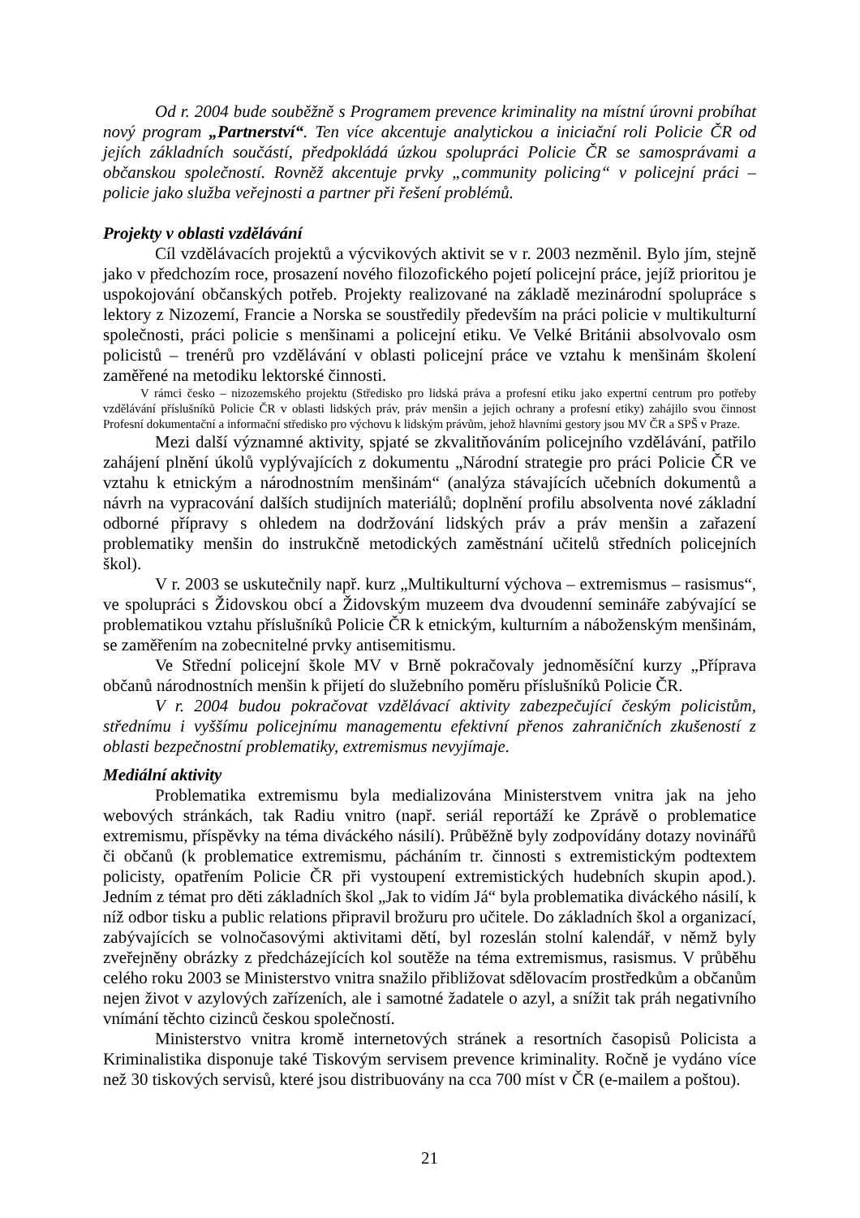Od r. 2004 bude souběžně s Programem prevence kriminality na místní úrovni probíhat nový program „Partnerství“. Ten více akcentuje analytickou a iniciační roli Policie ČR od jejích základních součástí, předpokládá úzkou spolupráci Policie ČR se samosprávami a občanskou společností. Rovněž akcentuje prvky „community policing“ v policejní práci – policie jako služba veřejnosti a partner při řešení problémů.
Projekty v oblasti vzdělávání
Cíl vzdělávacích projektů a výcvikových aktivit se v r. 2003 nezměnil. Bylo jím, stejně jako v předchozím roce, prosazení nového filozofického pojetí policejní práce, jejíž prioritou je uspokojování občanských potřeb. Projekty realizované na základě mezinárodní spolupráce s lektory z Nizozemí, Francie a Norska se soustředily především na práci policie v multikulturní společnosti, práci policie s menšinami a policejní etiku. Ve Velké Británii absolvovalo osm policistů – trenérů pro vzdělávání v oblasti policejní práce ve vztahu k menšinám školení zaměřené na metodiku lektorské činnosti.
V rámci česko – nizozemského projektu (Středisko pro lidská práva a profesní etiku jako expertní centrum pro potřeby vzdělávání příslušníků Policie ČR v oblasti lidských práv, práv menšin a jejich ochrany a profesní etiky) zahájilo svou činnost Profesní dokumentační a informační středisko pro výchovu k lidským právům, jehož hlavními gestory jsou MV ČR a SPŠ v Praze.
Mezi další významné aktivity, spjaté se zkvalitňováním policejního vzdělávání, patřilo zahájení plnění úkolů vyplývajících z dokumentu „Národní strategie pro práci Policie ČR ve vztahu k etnickým a národnostním menšinám“ (analýza stávajících učebních dokumentů a návrh na vypracování dalších studijních materiálů; doplnění profilu absolventa nové základní odborné přípravy s ohledem na dodržování lidských práv a práv menšin a zařazení problematiky menšin do instrukčně metodických zaměstnání učitelů středních policejních škol).
V r. 2003 se uskutečnily např. kurz „Multikulturní výchova – extremismus – rasismus“, ve spolupráci s Židovskou obcí a Židovským muzeem dva dvoudenní semináře zabývající se problematikou vztahu příslušníků Policie ČR k etnickým, kulturním a náboženským menšinám, se zaměřením na zobecnitelné prvky antisemitismu.
Ve Střední policejní škole MV v Brně pokračovaly jednoměsíční kurzy „Příprava občanů národnostních menšin k přijetí do služebního poměru příslušníků Policie ČR.
V r. 2004 budou pokračovat vzdělávací aktivity zabezpečující českým policistům, střednímu i vyššímu policejnímu managementu efektivní přenos zahraničních zkušeností z oblasti bezpečnostní problematiky, extremismus nevyjímaje.
Mediální aktivity
Problematika extremismu byla medializována Ministerstvem vnitra jak na jeho webových stránkách, tak Radiu vnitro (např. seriál reportáží ke Zprávě o problematice extremismu, příspěvky na téma diváckého násilí). Průběžně byly zodpovídány dotazy novinářů či občanů (k problematice extremismu, pácháním tr. činnosti s extremistickým podtextem policisty, opatřením Policie ČR při vystoupení extremistických hudebních skupin apod.). Jedním z témat pro děti základních škol „Jak to vidím Já“ byla problematika diváckého násilí, k níž odbor tisku a public relations připravil brožuru pro učitele. Do základních škol a organizací, zabývajících se volnočasovými aktivitami dětí, byl rozeslán stolní kalendář, v němž byly zveřejněny obrázky z předcházejících kol soutěže na téma extremismus, rasismus. V průběhu celého roku 2003 se Ministerstvo vnitra snažilo přibližovat sdělovacím prostředkům a občanům nejen život v azylových zařízeních, ale i samotné žadatele o azyl, a snížit tak práh negativního vnímání těchto cizinců českou společností.
Ministerstvo vnitra kromě internetových stránek a resortních časopisů Policista a Kriminalistika disponuje také Tiskovým servisem prevence kriminality. Ročně je vydáno více než 30 tiskových servisů, které jsou distribuovány na cca 700 míst v ČR (e-mailem a poštou).
21